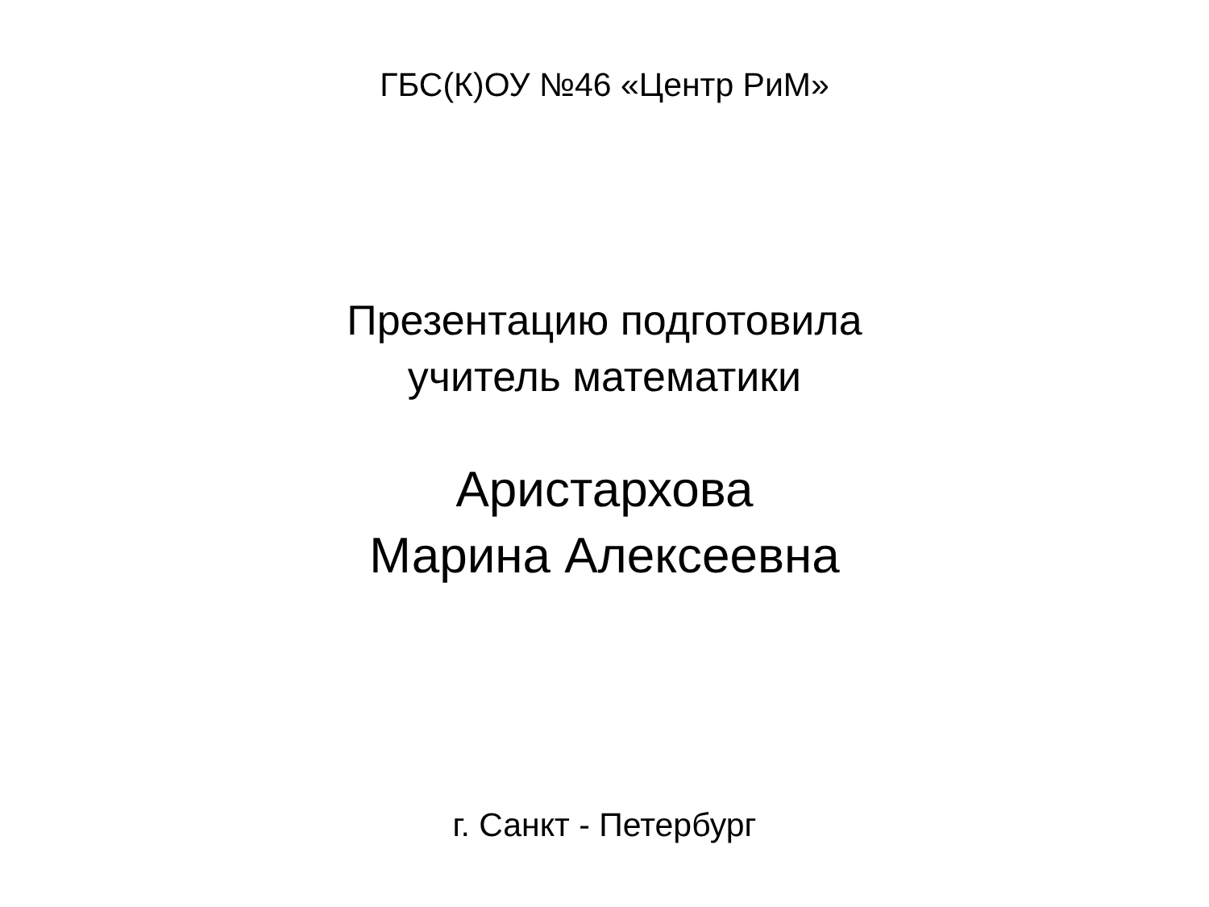ГБС(К)ОУ №46 «Центр РиМ»
Презентацию подготовила
учитель математики
Аристархова
Марина Алексеевна
г. Санкт - Петербург